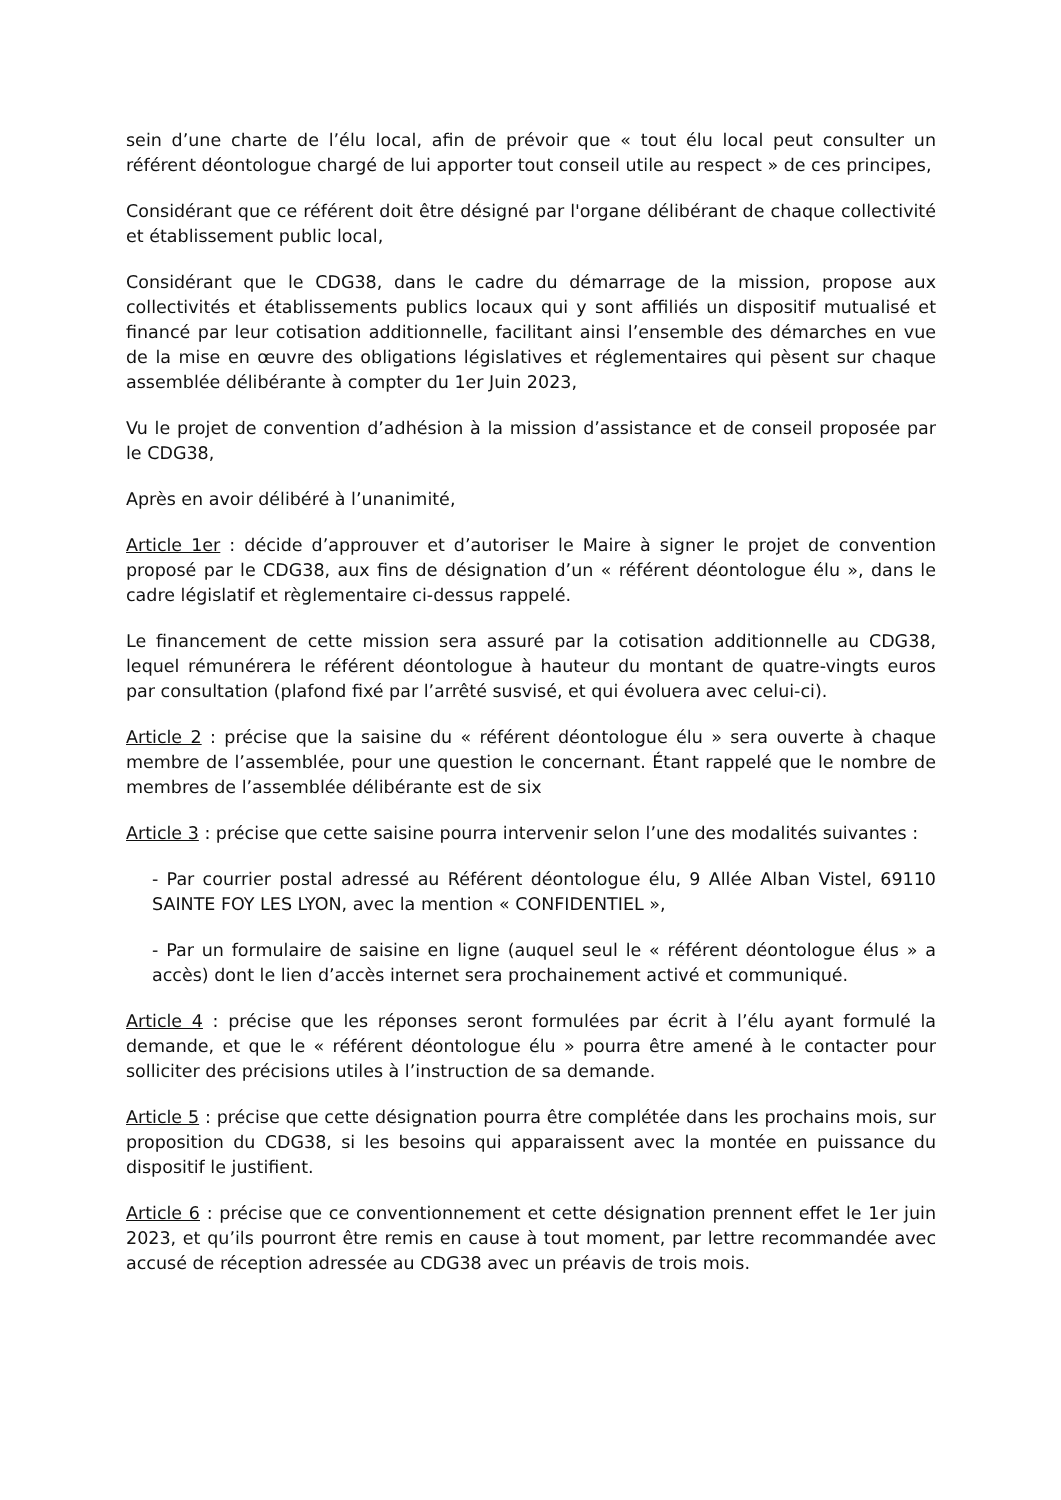sein d’une charte de l’élu local, afin de prévoir que « tout élu local peut consulter un référent déontologue chargé de lui apporter tout conseil utile au respect » de ces principes,
Considérant que ce référent doit être désigné par l'organe délibérant de chaque collectivité et établissement public local,
Considérant que le CDG38, dans le cadre du démarrage de la mission, propose aux collectivités et établissements publics locaux qui y sont affiliés un dispositif mutualisé et financé par leur cotisation additionnelle, facilitant ainsi l’ensemble des démarches en vue de la mise en œuvre des obligations législatives et réglementaires qui pèsent sur chaque assemblée délibérante à compter du 1er Juin 2023,
Vu le projet de convention d’adhésion à la mission d’assistance et de conseil proposée par le CDG38,
Après en avoir délibéré à l’unanimité,
Article 1er : décide d’approuver et d’autoriser le Maire à signer le projet de convention proposé par le CDG38, aux fins de désignation d’un « référent déontologue élu », dans le cadre législatif et règlementaire ci-dessus rappelé.
Le financement de cette mission sera assuré par la cotisation additionnelle au CDG38, lequel rémunérera le référent déontologue à hauteur du montant de quatre-vingts euros par consultation (plafond fixé par l’arrêté susvisé, et qui évoluera avec celui-ci).
Article 2 : précise que la saisine du « référent déontologue élu » sera ouverte à chaque membre de l’assemblée, pour une question le concernant. Étant rappelé que le nombre de membres de l’assemblée délibérante est de six
Article 3 : précise que cette saisine pourra intervenir selon l’une des modalités suivantes :
- Par courrier postal adressé au Référent déontologue élu, 9 Allée Alban Vistel, 69110 SAINTE FOY LES LYON, avec la mention « CONFIDENTIEL »,
- Par un formulaire de saisine en ligne (auquel seul le « référent déontologue élus » a accès) dont le lien d’accès internet sera prochainement activé et communiqué.
Article 4 : précise que les réponses seront formulées par écrit à l’élu ayant formulé la demande, et que le « référent déontologue élu » pourra être amené à le contacter pour solliciter des précisions utiles à l’instruction de sa demande.
Article 5 : précise que cette désignation pourra être complétée dans les prochains mois, sur proposition du CDG38, si les besoins qui apparaissent avec la montée en puissance du dispositif le justifient.
Article 6 : précise que ce conventionnement et cette désignation prennent effet le 1er juin 2023, et qu’ils pourront être remis en cause à tout moment, par lettre recommandée avec accusé de réception adressée au CDG38 avec un préavis de trois mois.